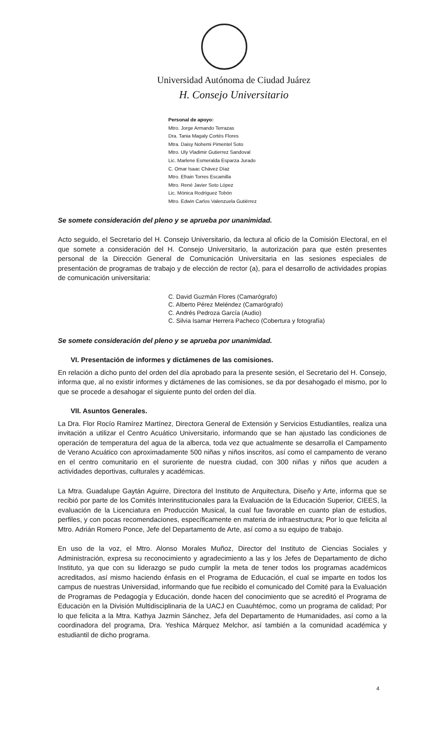Universidad Autónoma de Ciudad Juárez
H. Consejo Universitario
Personal de apoyo:
Mtro. Jorge Armando Terrazas
Dra. Tania Magaly Cortés Flores
Mtra. Daisy Nohemi Pimentel Soto
Mtro. Uly Vladimir Gutierrez Sandoval
Lic. Marlene Esmeralda Esparza Jurado
C. Omar Isaac Chávez Díaz
Mtro. Efrain Torres Escamilla
Mtro. René Javier Soto López
Lic. Mónica Rodríguez Tobón
Mtro. Edwin Carlos Valenzuela Gutiérrez
Se somete consideración del pleno y se aprueba por unanimidad.
Acto seguido, el Secretario del H. Consejo Universitario, da lectura al oficio de la Comisión Electoral, en el que somete a consideración del H. Consejo Universitario, la autorización para que estén presentes personal de la Dirección General de Comunicación Universitaria en las sesiones especiales de presentación de programas de trabajo y de elección de rector (a), para el desarrollo de actividades propias de comunicación universitaria:
C. David Guzmán Flores (Camarógrafo)
C. Alberto Pérez Meléndez (Camarógrafo)
C. Andrés Pedroza García (Audio)
C. Silvia Isamar Herrera Pacheco (Cobertura y fotografía)
Se somete consideración del pleno y se aprueba por unanimidad.
VI. Presentación de informes y dictámenes de las comisiones.
En relación a dicho punto del orden del día aprobado para la presente sesión, el Secretario del H. Consejo, informa que, al no existir informes y dictámenes de las comisiones, se da por desahogado el mismo, por lo que se procede a desahogar el siguiente punto del orden del día.
VII. Asuntos Generales.
La Dra. Flor Rocío Ramírez Martínez, Directora General de Extensión y Servicios Estudiantiles, realiza una invitación a utilizar el Centro Acuático Universitario, informando que se han ajustado las condiciones de operación de temperatura del agua de la alberca, toda vez que actualmente se desarrolla el Campamento de Verano Acuático con aproximadamente 500 niñas y niños inscritos, así como el campamento de verano en el centro comunitario en el suroriente de nuestra ciudad, con 300 niñas y niños que acuden a actividades deportivas, culturales y académicas.
La Mtra. Guadalupe Gaytán Aguirre, Directora del Instituto de Arquitectura, Diseño y Arte, informa que se recibió por parte de los Comités Interinstitucionales para la Evaluación de la Educación Superior, CIEES, la evaluación de la Licenciatura en Producción Musical, la cual fue favorable en cuanto plan de estudios, perfiles, y con pocas recomendaciones, específicamente en materia de infraestructura; Por lo que felicita al Mtro. Adrián Romero Ponce, Jefe del Departamento de Arte, así como a su equipo de trabajo.
En uso de la voz, el Mtro. Alonso Morales Muñoz, Director del Instituto de Ciencias Sociales y Administración, expresa su reconocimiento y agradecimiento a las y los Jefes de Departamento de dicho Instituto, ya que con su liderazgo se pudo cumplir la meta de tener todos los programas académicos acreditados, así mismo haciendo énfasis en el Programa de Educación, el cual se imparte en todos los campus de nuestras Universidad, informando que fue recibido el comunicado del Comité para la Evaluación de Programas de Pedagogía y Educación, donde hacen del conocimiento que se acreditó el Programa de Educación en la División Multidisciplinaria de la UACJ en Cuauhtémoc, como un programa de calidad; Por lo que felicita a la Mtra. Kathya Jazmin Sánchez, Jefa del Departamento de Humanidades, así como a la coordinadora del programa, Dra. Yeshica Márquez Melchor, así también a la comunidad académica y estudiantil de dicho programa.
4